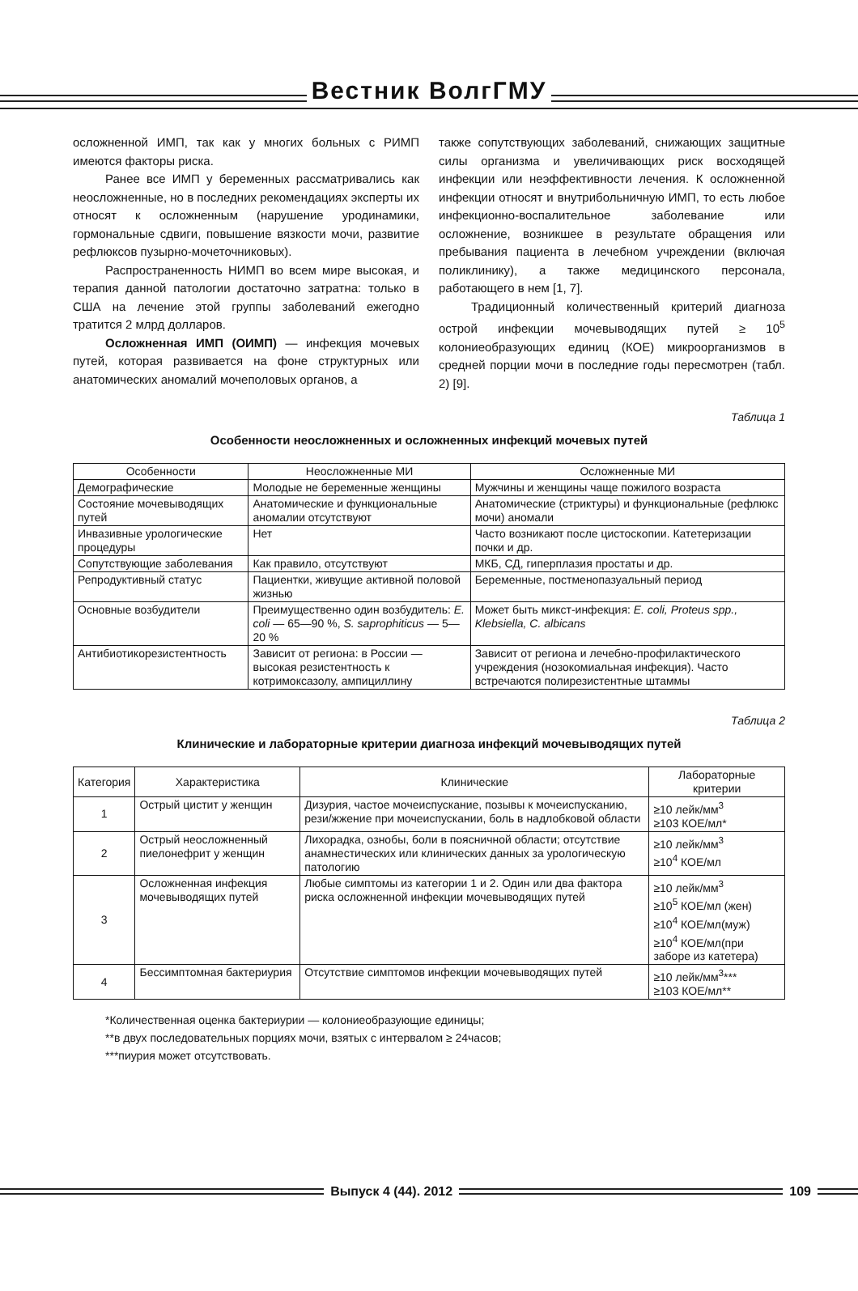Вестник ВолгГМУ
осложненной ИМП, так как у многих больных с РИМП имеются факторы риска.
Ранее все ИМП у беременных рассматривались как неосложненные, но в последних рекомендациях эксперты их относят к осложненным (нарушение уродинамики, гормональные сдвиги, повышение вязкости мочи, развитие рефлюксов пузырно-мочеточниковых).
Распространенность НИМП во всем мире высокая, и терапия данной патологии достаточно затратна: только в США на лечение этой группы заболеваний ежегодно тратится 2 млрд долларов.
Осложненная ИМП (ОИМП) — инфекция мочевых путей, которая развивается на фоне структурных или анатомических аномалий мочеполовых органов, а
также сопутствующих заболеваний, снижающих защитные силы организма и увеличивающих риск восходящей инфекции или неэффективности лечения. К осложненной инфекции относят и внутрибольничную ИМП, то есть любое инфекционно-воспалительное заболевание или осложнение, возникшее в результате обращения или пребывания пациента в лечебном учреждении (включая поликлинику), а также медицинского персонала, работающего в нем [1, 7].
Традиционный количественный критерий диагноза острой инфекции мочевыводящих путей ≥ 10<sup>5</sup> колониеобразующих единиц (КОЕ) микроорганизмов в средней порции мочи в последние годы пересмотрен (табл. 2) [9].
Таблица 1
Особенности неосложненных и осложненных инфекций мочевых путей
| Особенности | Неосложненные МИ | Осложненные МИ |
| --- | --- | --- |
| Демографические | Молодые не беременные женщины | Мужчины и женщины чаще пожилого возраста |
| Состояние мочевыводящих путей | Анатомические и функциональные аномалии отсутствуют | Анатомические (стриктуры) и функциональные (рефлюкс мочи) аномали |
| Инвазивные урологические процедуры | Нет | Часто возникают после цистоскопии. Катетеризации почки и др. |
| Сопутствующие заболевания | Как правило, отсутствуют | МКБ, СД, гиперплазия простаты и др. |
| Репродуктивный статус | Пациентки, живущие активной половой жизнью | Беременные, постменопазуальный период |
| Основные возбудители | Преимущественно один возбудитель: E. coli — 65—90 %, S. saprophiticus — 5—20 % | Может быть микст-инфекция: E. coli, Proteus spp., Klebsiella, C. albicans |
| Антибиотикорезистентность | Зависит от региона: в России — высокая резистентность к котримоксазолу, ампициллину | Зависит от региона и лечебно-профилактического учреждения (нозокомиальная инфекция). Часто встречаются полирезистентные штаммы |
Таблица 2
Клинические и лабораторные критерии диагноза инфекций мочевыводящих путей
| Категория | Характеристика | Клинические | Лабораторные критерии |
| --- | --- | --- | --- |
| 1 | Острый цистит у женщин | Дизурия, частое мочеиспускание, позывы к мочеиспусканию, рези/жжение при мочеиспускании, боль в надлобковой области | ≥10 лейк/мм<sup>3</sup> ≥103 КОЕ/мл* |
| 2 | Острый неосложненный пиелонефрит у женщин | Лихорадка, ознобы, боли в поясничной области; отсутствие анамнестических или клинических данных за урологическую патологию | ≥10 лейк/мм<sup>3</sup> ≥10<sup>4</sup> КОЕ/мл |
| 3 | Осложненная инфекция мочевыводящих путей | Любые симптомы из категории 1 и 2. Один или два фактора риска осложненной инфекции мочевыводящих путей | ≥10 лейк/мм<sup>3</sup> ≥10<sup>5</sup> КОЕ/мл (жен) ≥10<sup>4</sup> КОЕ/мл(муж) ≥10<sup>4</sup> КОЕ/мл(при заборе из катетера) |
| 4 | Бессимптомная бактериурия | Отсутствие симптомов инфекции мочевыводящих путей | ≥10 лейк/мм<sup>3</sup>*** ≥103 КОЕ/мл** |
*Количественная оценка бактериурии — колониеобразующие единицы;
**в двух последовательных порциях мочи, взятых с интервалом ≥ 24часов;
***пиурия может отсутствовать.
Выпуск 4 (44). 2012 109